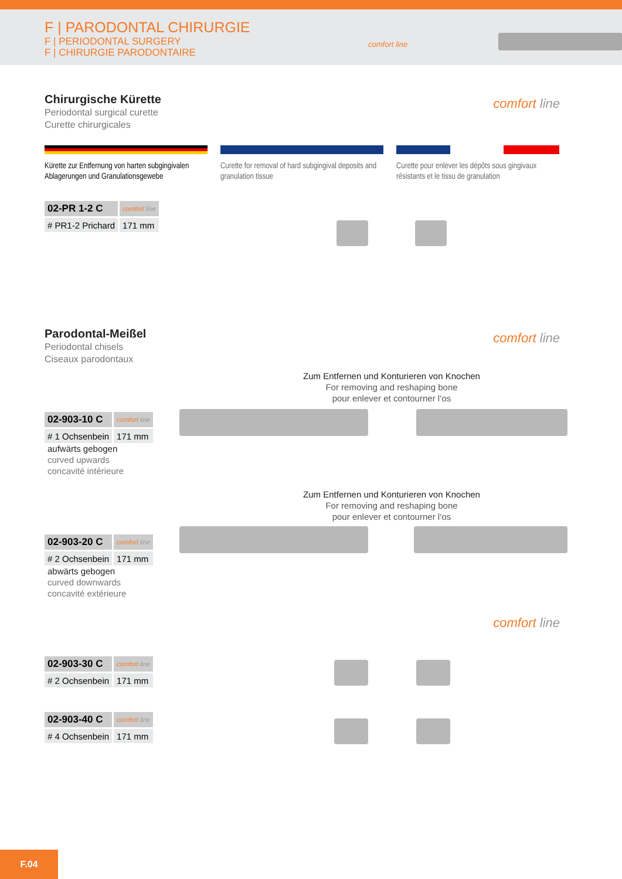F | PARODONTAL CHIRURGIE
F | PERIODONTAL SURGERY
F | CHIRURGIE PARODONTAIRE
comfort line
Chirurgische Kürette
Periodontal surgical curette
Curette chirurgicales
comfort line
Kürette zur Entfernung von harten subgingivalen Ablagerungen und Granulationsgewebe
Curette for removal of hard subgingival deposits and granulation tissue
Curette pour enlever les dépôts sous gingivaux résistants et le tissu de granulation
| 02-PR 1-2 C | comfort line |
| # PR1-2 Prichard | 171 mm |
Parodontal-Meißel
Periodontal chisels
Ciseaux parodontaux
comfort line
Zum Entfernen und Konturieren von Knochen
For removing and reshaping bone
pour enlever et contourner l‘os
| 02-903-10 C | comfort line |
| # 1 Ochsenbein | 171 mm |
aufwärts gebogen
curved upwards
concavité intérieure
Zum Entfernen und Konturieren von Knochen
For removing and reshaping bone
pour enlever et contourner l‘os
| 02-903-20 C | comfort line |
| # 2 Ochsenbein | 171 mm |
abwärts gebogen
curved downwards
concavité extérieure
comfort line
| 02-903-30 C | comfort line |
| # 2 Ochsenbein | 171 mm |
| 02-903-40 C | comfort line |
| # 4 Ochsenbein | 171 mm |
F.04